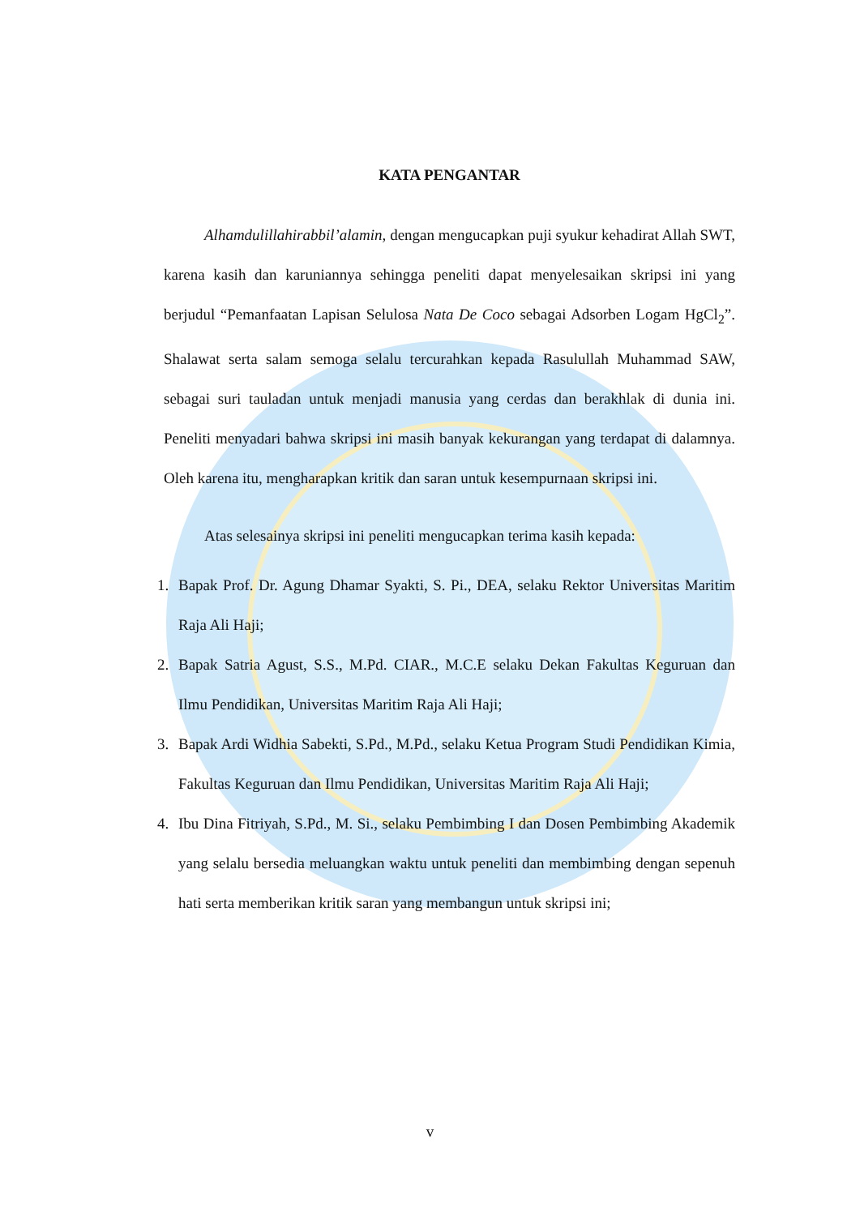KATA PENGANTAR
Alhamdulillahirabbil’alamin, dengan mengucapkan puji syukur kehadirat Allah SWT, karena kasih dan karuniannya sehingga peneliti dapat menyelesaikan skripsi ini yang berjudul “Pemanfaatan Lapisan Selulosa Nata De Coco sebagai Adsorben Logam HgCl<sub>2</sub>”. Shalawat serta salam semoga selalu tercurahkan kepada Rasulullah Muhammad SAW, sebagai suri tauladan untuk menjadi manusia yang cerdas dan berakhlak di dunia ini. Peneliti menyadari bahwa skripsi ini masih banyak kekurangan yang terdapat di dalamnya. Oleh karena itu, mengharapkan kritik dan saran untuk kesempurnaan skripsi ini.
Atas selesainya skripsi ini peneliti mengucapkan terima kasih kepada:
1. Bapak Prof. Dr. Agung Dhamar Syakti, S. Pi., DEA, selaku Rektor Universitas Maritim Raja Ali Haji;
2. Bapak Satria Agust, S.S., M.Pd. CIAR., M.C.E selaku Dekan Fakultas Keguruan dan Ilmu Pendidikan, Universitas Maritim Raja Ali Haji;
3. Bapak Ardi Widhia Sabekti, S.Pd., M.Pd., selaku Ketua Program Studi Pendidikan Kimia, Fakultas Keguruan dan Ilmu Pendidikan, Universitas Maritim Raja Ali Haji;
4. Ibu Dina Fitriyah, S.Pd., M. Si., selaku Pembimbing I dan Dosen Pembimbing Akademik yang selalu bersedia meluangkan waktu untuk peneliti dan membimbing dengan sepenuh hati serta memberikan kritik saran yang membangun untuk skripsi ini;
v